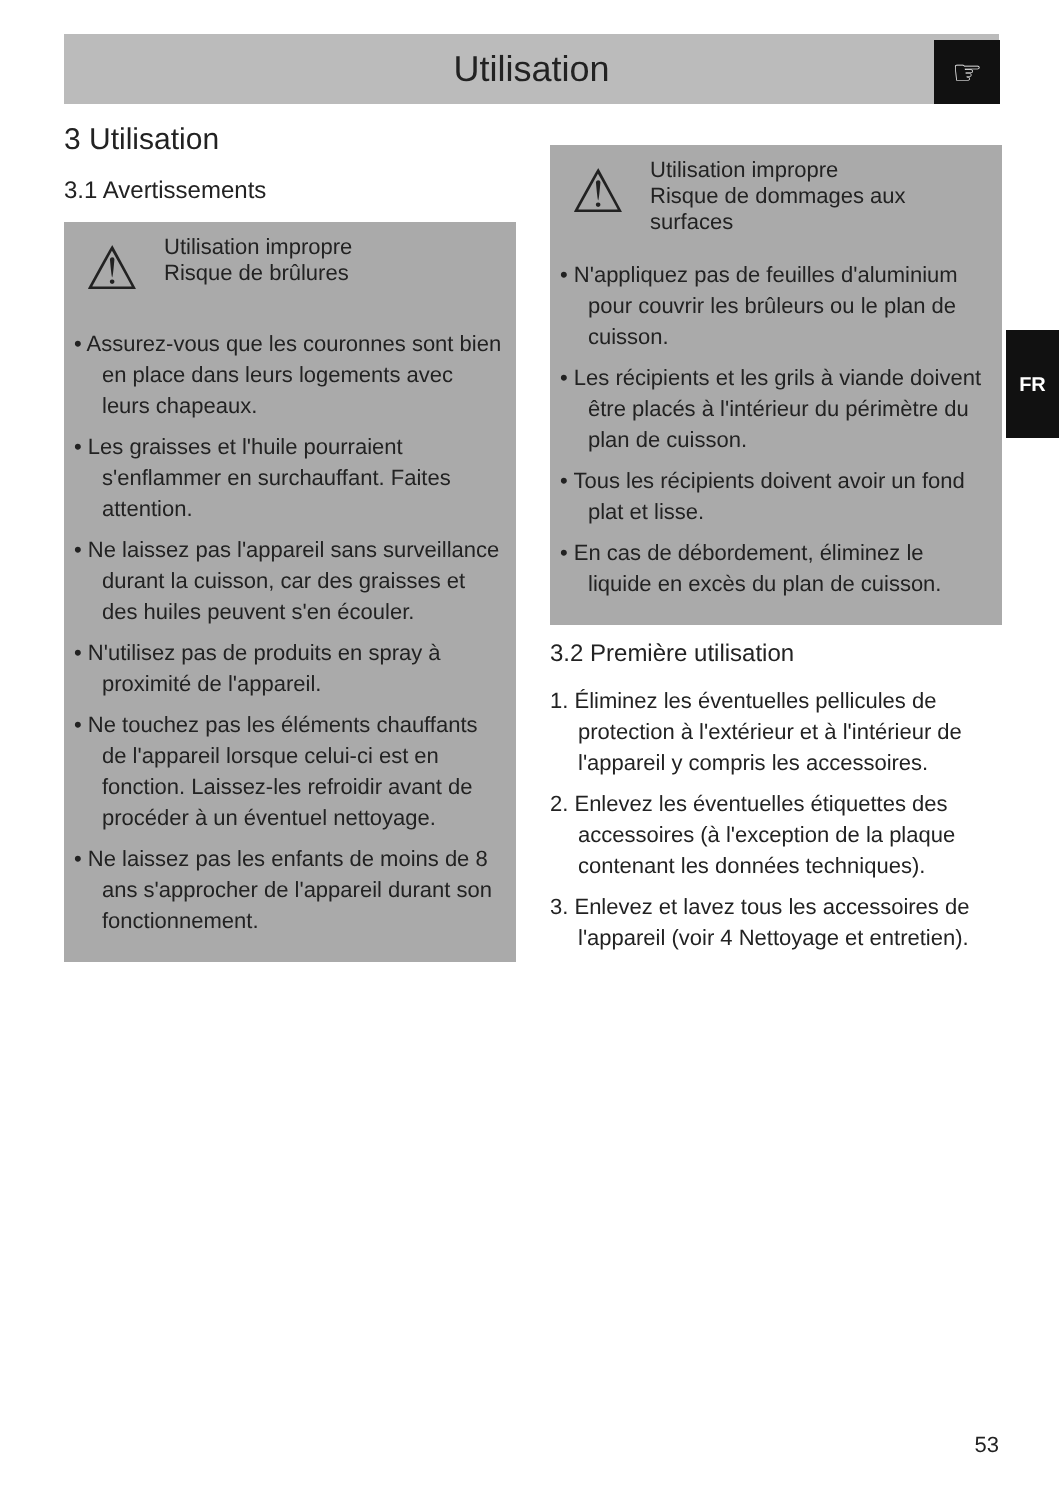Utilisation ☞
FR
3 Utilisation
3.1 Avertissements
⚠
Utilisation impropre
Risque de brûlures
• Assurez-vous que les couronnes sont bien en place dans leurs logements avec leurs chapeaux.
• Les graisses et l'huile pourraient s'enflammer en surchauffant. Faites attention.
• Ne laissez pas l'appareil sans surveillance durant la cuisson, car des graisses et des huiles peuvent s'en écouler.
• N'utilisez pas de produits en spray à proximité de l'appareil.
• Ne touchez pas les éléments chauffants de l'appareil lorsque celui-ci est en fonction. Laissez-les refroidir avant de procéder à un éventuel nettoyage.
• Ne laissez pas les enfants de moins de 8 ans s'approcher de l'appareil durant son fonctionnement.
⚠
Utilisation impropre
Risque de dommages aux surfaces
• N'appliquez pas de feuilles d'aluminium pour couvrir les brûleurs ou le plan de cuisson.
• Les récipients et les grils à viande doivent être placés à l'intérieur du périmètre du plan de cuisson.
• Tous les récipients doivent avoir un fond plat et lisse.
• En cas de débordement, éliminez le liquide en excès du plan de cuisson.
3.2 Première utilisation
1. Éliminez les éventuelles pellicules de protection à l'extérieur et à l'intérieur de l'appareil y compris les accessoires.
2. Enlevez les éventuelles étiquettes des accessoires (à l'exception de la plaque contenant les données techniques).
3. Enlevez et lavez tous les accessoires de l'appareil (voir 4 Nettoyage et entretien).
53